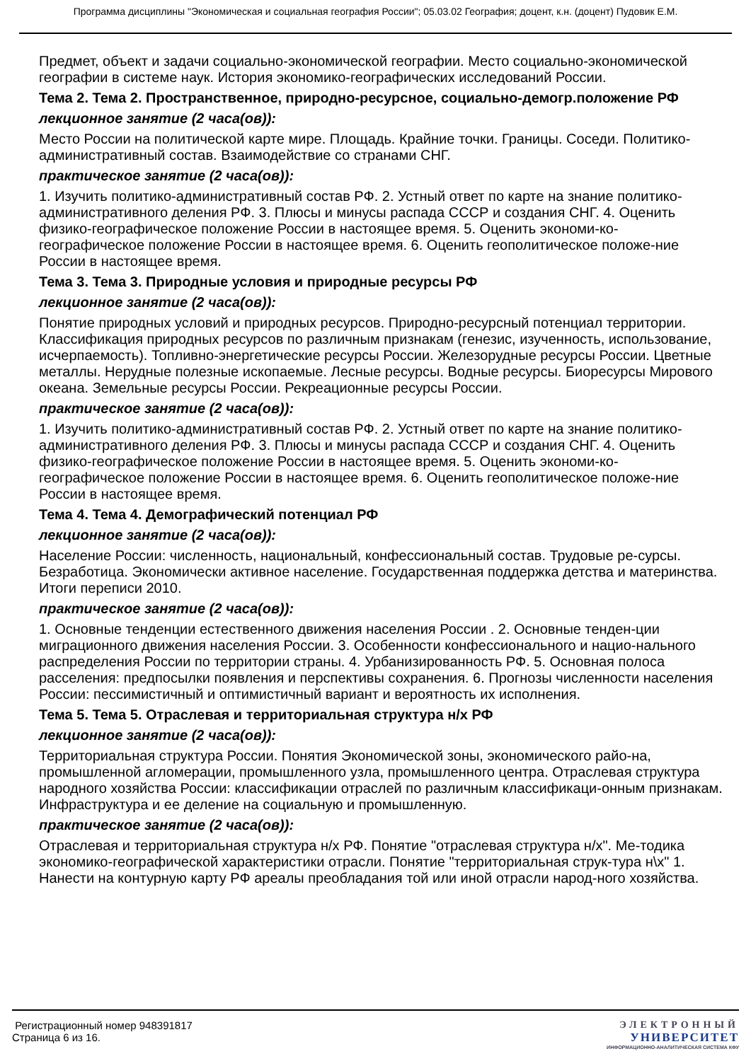Программа дисциплины "Экономическая и социальная география России"; 05.03.02 География; доцент, к.н. (доцент) Пудовик Е.М.
Предмет, объект и задачи социально-экономической географии. Место социально-экономической географии в системе наук. История экономико-географических исследований России.
Тема 2. Тема 2. Пространственное, природно-ресурсное, социально-демогр.положение РФ
лекционное занятие (2 часа(ов)):
Место России на политической карте мире. Площадь. Крайние точки. Границы. Соседи. Политико-административный состав. Взаимодействие со странами СНГ.
практическое занятие (2 часа(ов)):
1. Изучить политико-административный состав РФ. 2. Устный ответ по карте на знание политико-административного деления РФ. 3. Плюсы и минусы распада СССР и создания СНГ. 4. Оценить физико-географическое положение России в настоящее время. 5. Оценить экономи-ко-географическое положение России в настоящее время. 6. Оценить геополитическое положе-ние России в настоящее время.
Тема 3. Тема 3. Природные условия и природные ресурсы РФ
лекционное занятие (2 часа(ов)):
Понятие природных условий и природных ресурсов. Природно-ресурсный потенциал территории. Классификация природных ресурсов по различным признакам (генезис, изученность, использование, исчерпаемость). Топливно-энергетические ресурсы России. Железорудные ресурсы России. Цветные металлы. Нерудные полезные ископаемые. Лесные ресурсы. Водные ресурсы. Биоресурсы Мирового океана. Земельные ресурсы России. Рекреационные ресурсы России.
практическое занятие (2 часа(ов)):
1. Изучить политико-административный состав РФ. 2. Устный ответ по карте на знание политико-административного деления РФ. 3. Плюсы и минусы распада СССР и создания СНГ. 4. Оценить физико-географическое положение России в настоящее время. 5. Оценить экономи-ко-географическое положение России в настоящее время. 6. Оценить геополитическое положе-ние России в настоящее время.
Тема 4. Тема 4. Демографический потенциал РФ
лекционное занятие (2 часа(ов)):
Население России: численность, национальный, конфессиональный состав. Трудовые ре-сурсы. Безработица. Экономически активное население. Государственная поддержка детства и материнства. Итоги переписи 2010.
практическое занятие (2 часа(ов)):
1. Основные тенденции естественного движения населения России . 2. Основные тенден-ции миграционного движения населения России. 3. Особенности конфессионального и нацио-нального распределения России по территории страны. 4. Урбанизированность РФ. 5. Основная полоса расселения: предпосылки появления и перспективы сохранения. 6. Прогнозы численности населения России: пессимистичный и оптимистичный вариант и вероятность их исполнения.
Тема 5. Тема 5. Отраслевая и территориальная структура н/х РФ
лекционное занятие (2 часа(ов)):
Территориальная структура России. Понятия Экономической зоны, экономического райо-на, промышленной агломерации, промышленного узла, промышленного центра. Отраслевая структура народного хозяйства России: классификации отраслей по различным классификаци-онным признакам. Инфраструктура и ее деление на социальную и промышленную.
практическое занятие (2 часа(ов)):
Отраслевая и территориальная структура н/х РФ. Понятие "отраслевая структура н/х". Ме-тодика экономико-географической характеристики отрасли. Понятие "территориальная струк-тура н\х" 1. Нанести на контурную карту РФ ареалы преобладания той или иной отрасли народ-ного хозяйства.
Регистрационный номер 948391817
Страница 6 из 16.
ЭЛЕКТРОННЫЙ
УНИВЕРСИТЕТ
ИНФОРМАЦИОННО-АНАЛИТИЧЕСКАЯ СИСТЕМА КФУ